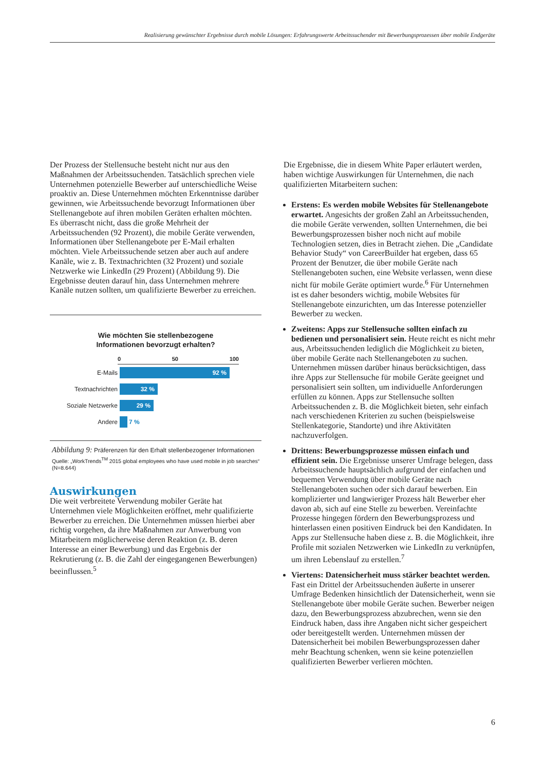Realisierung gewünschter Ergebnisse durch mobile Lösungen: Erfahrungswerte Arbeitssuchender mit Bewerbungsprozessen über mobile Endgeräte
Der Prozess der Stellensuche besteht nicht nur aus den Maßnahmen der Arbeitssuchenden. Tatsächlich sprechen viele Unternehmen potenzielle Bewerber auf unterschiedliche Weise proaktiv an. Diese Unternehmen möchten Erkenntnisse darüber gewinnen, wie Arbeitssuchende bevorzugt Informationen über Stellenangebote auf ihren mobilen Geräten erhalten möchten. Es überrascht nicht, dass die große Mehrheit der Arbeitssuchenden (92 Prozent), die mobile Geräte verwenden, Informationen über Stellenangebote per E-Mail erhalten möchten. Viele Arbeitssuchende setzen aber auch auf andere Kanäle, wie z. B. Textnachrichten (32 Prozent) und soziale Netzwerke wie LinkedIn (29 Prozent) (Abbildung 9). Die Ergebnisse deuten darauf hin, dass Unternehmen mehrere Kanäle nutzen sollten, um qualifizierte Bewerber zu erreichen.
Wie möchten Sie stellenbezogene
Informationen bevorzugt erhalten?
0 50 100
E-Mails
92 %
Textnachrichten
32 %
Soziale Netzwerke
29 %
Andere 7 %
Abbildung 9: Präferenzen für den Erhalt stellenbezogener Informationen
Quelle: „WorkTrends<sup>TM</sup> 2015 global employees who have used mobile in job searches“ (N=8.644)
Auswirkungen
Die weit verbreitete Verwendung mobiler Geräte hat Unternehmen viele Möglichkeiten eröffnet, mehr qualifizierte Bewerber zu erreichen. Die Unternehmen müssen hierbei aber richtig vorgehen, da ihre Maßnahmen zur Anwerbung von Mitarbeitern möglicherweise deren Reaktion (z. B. deren Interesse an einer Bewerbung) und das Ergebnis der Rekrutierung (z. B. die Zahl der eingegangenen Bewerbungen) beeinflussen.<sup>5</sup>
Die Ergebnisse, die in diesem White Paper erläutert werden, haben wichtige Auswirkungen für Unternehmen, die nach qualifizierten Mitarbeitern suchen:
Erstens: Es werden mobile Websites für Stellenangebote erwartet. Angesichts der großen Zahl an Arbeitssuchenden, die mobile Geräte verwenden, sollten Unternehmen, die bei Bewerbungsprozessen bisher noch nicht auf mobile Technologien setzen, dies in Betracht ziehen. Die „Candidate Behavior Study“ von CareerBuilder hat ergeben, dass 65 Prozent der Benutzer, die über mobile Geräte nach Stellenangeboten suchen, eine Website verlassen, wenn diese nicht für mobile Geräte optimiert wurde.<sup>6</sup> Für Unternehmen ist es daher besonders wichtig, mobile Websites für Stellenangebote einzurichten, um das Interesse potenzieller Bewerber zu wecken.
Zweitens: Apps zur Stellensuche sollten einfach zu bedienen und personalisiert sein. Heute reicht es nicht mehr aus, Arbeitssuchenden lediglich die Möglichkeit zu bieten, über mobile Geräte nach Stellenangeboten zu suchen. Unternehmen müssen darüber hinaus berücksichtigen, dass ihre Apps zur Stellensuche für mobile Geräte geeignet und personalisiert sein sollten, um individuelle Anforderungen erfüllen zu können. Apps zur Stellensuche sollten Arbeitssuchenden z. B. die Möglichkeit bieten, sehr einfach nach verschiedenen Kriterien zu suchen (beispielsweise Stellenkategorie, Standorte) und ihre Aktivitäten nachzuverfolgen.
Drittens: Bewerbungsprozesse müssen einfach und effizient sein. Die Ergebnisse unserer Umfrage belegen, dass Arbeitssuchende hauptsächlich aufgrund der einfachen und bequemen Verwendung über mobile Geräte nach Stellenangeboten suchen oder sich darauf bewerben. Ein komplizierter und langwieriger Prozess hält Bewerber eher davon ab, sich auf eine Stelle zu bewerben. Vereinfachte Prozesse hingegen fördern den Bewerbungsprozess und hinterlassen einen positiven Eindruck bei den Kandidaten. In Apps zur Stellensuche haben diese z. B. die Möglichkeit, ihre Profile mit sozialen Netzwerken wie LinkedIn zu verknüpfen, um ihren Lebenslauf zu erstellen.<sup>7</sup>
Viertens: Datensicherheit muss stärker beachtet werden. Fast ein Drittel der Arbeitssuchenden äußerte in unserer Umfrage Bedenken hinsichtlich der Datensicherheit, wenn sie Stellenangebote über mobile Geräte suchen. Bewerber neigen dazu, den Bewerbungsprozess abzubrechen, wenn sie den Eindruck haben, dass ihre Angaben nicht sicher gespeichert oder bereitgestellt werden. Unternehmen müssen der Datensicherheit bei mobilen Bewerbungsprozessen daher mehr Beachtung schenken, wenn sie keine potenziellen qualifizierten Bewerber verlieren möchten.
6